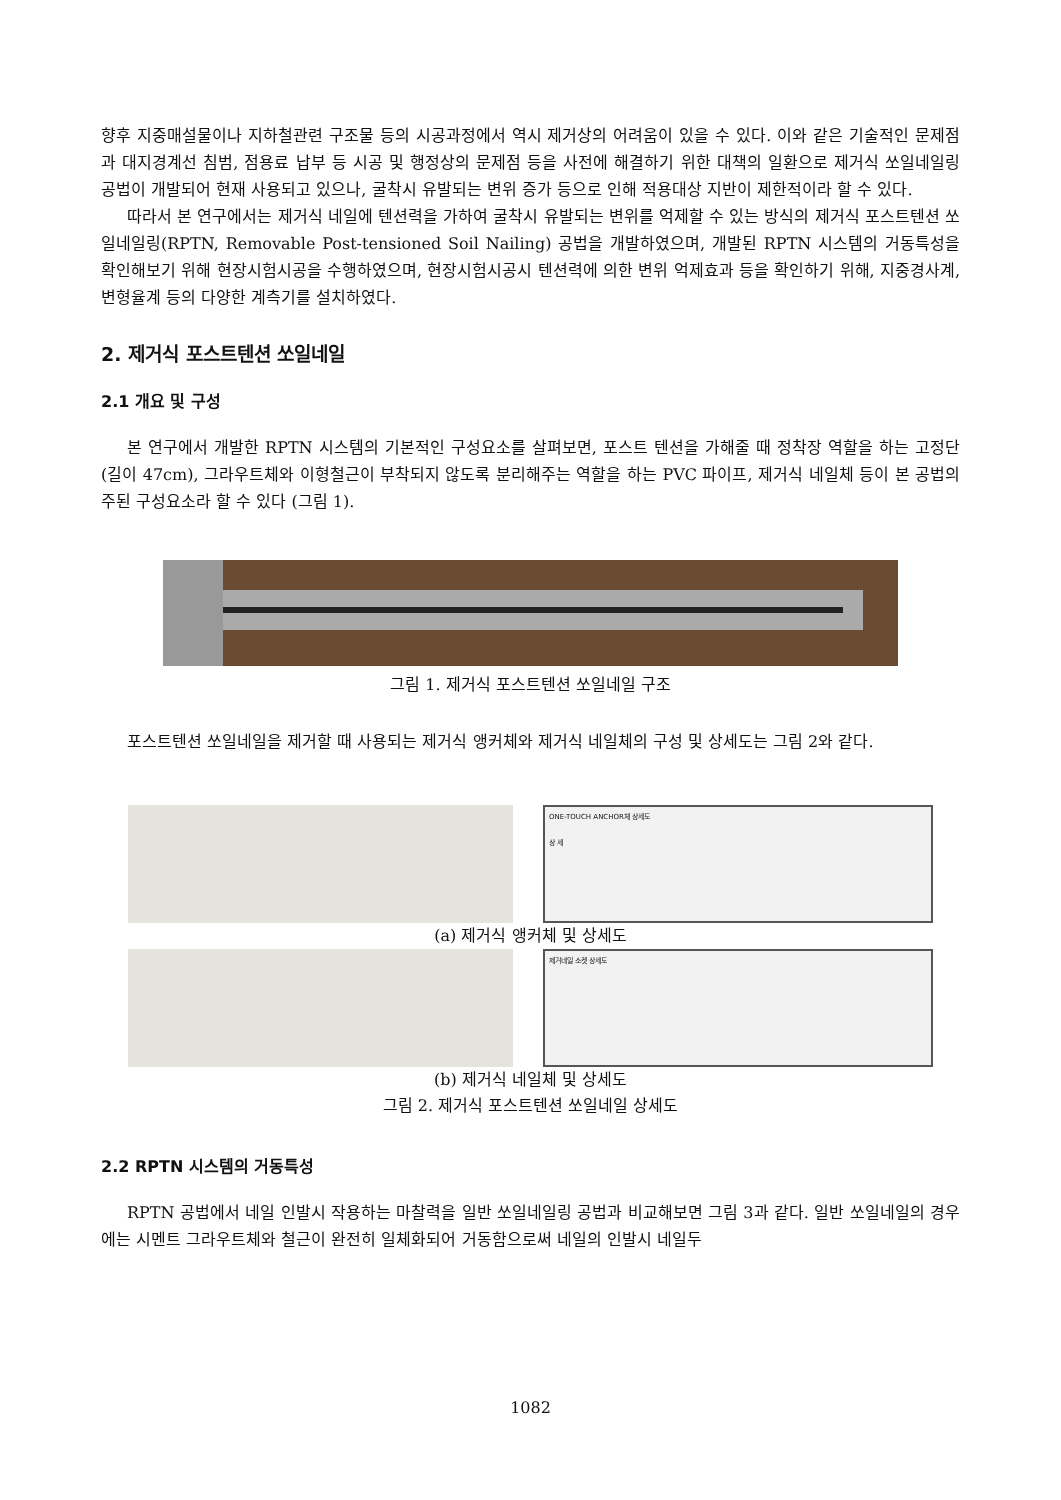향후 지중매설물이나 지하철관련 구조물 등의 시공과정에서 역시 제거상의 어려움이 있을 수 있다. 이와 같은 기술적인 문제점과 대지경계선 침범, 점용료 납부 등 시공 및 행정상의 문제점 등을 사전에 해결하기 위한 대책의 일환으로 제거식 쏘일네일링 공법이 개발되어 현재 사용되고 있으나, 굴착시 유발되는 변위 증가 등으로 인해 적용대상 지반이 제한적이라 할 수 있다.
따라서 본 연구에서는 제거식 네일에 텐션력을 가하여 굴착시 유발되는 변위를 억제할 수 있는 방식의 제거식 포스트텐션 쏘일네일링(RPTN, Removable Post-tensioned Soil Nailing) 공법을 개발하였으며, 개발된 RPTN 시스템의 거동특성을 확인해보기 위해 현장시험시공을 수행하였으며, 현장시험시공시 텐션력에 의한 변위 억제효과 등을 확인하기 위해, 지중경사계, 변형율계 등의 다양한 계측기를 설치하였다.
2. 제거식 포스트텐션 쏘일네일
2.1 개요 및 구성
본 연구에서 개발한 RPTN 시스템의 기본적인 구성요소를 살펴보면, 포스트 텐션을 가해줄 때 정착장 역할을 하는 고정단(길이 47cm), 그라우트체와 이형철근이 부착되지 않도록 분리해주는 역할을 하는 PVC 파이프, 제거식 네일체 등이 본 공법의 주된 구성요소라 할 수 있다 (그림 1).
그림 1. 제거식 포스트텐션 쏘일네일 구조
포스트텐션 쏘일네일을 제거할 때 사용되는 제거식 앵커체와 제거식 네일체의 구성 및 상세도는 그림 2와 같다.
ONE-TOUCH ANCHOR체 상세도
상 세
(a) 제거식 앵커체 및 상세도
제거네일 소켓 상세도
(b) 제거식 네일체 및 상세도
그림 2. 제거식 포스트텐션 쏘일네일 상세도
2.2 RPTN 시스템의 거동특성
RPTN 공법에서 네일 인발시 작용하는 마찰력을 일반 쏘일네일링 공법과 비교해보면 그림 3과 같다. 일반 쏘일네일의 경우에는 시멘트 그라우트체와 철근이 완전히 일체화되어 거동함으로써 네일의 인발시 네일두
1082